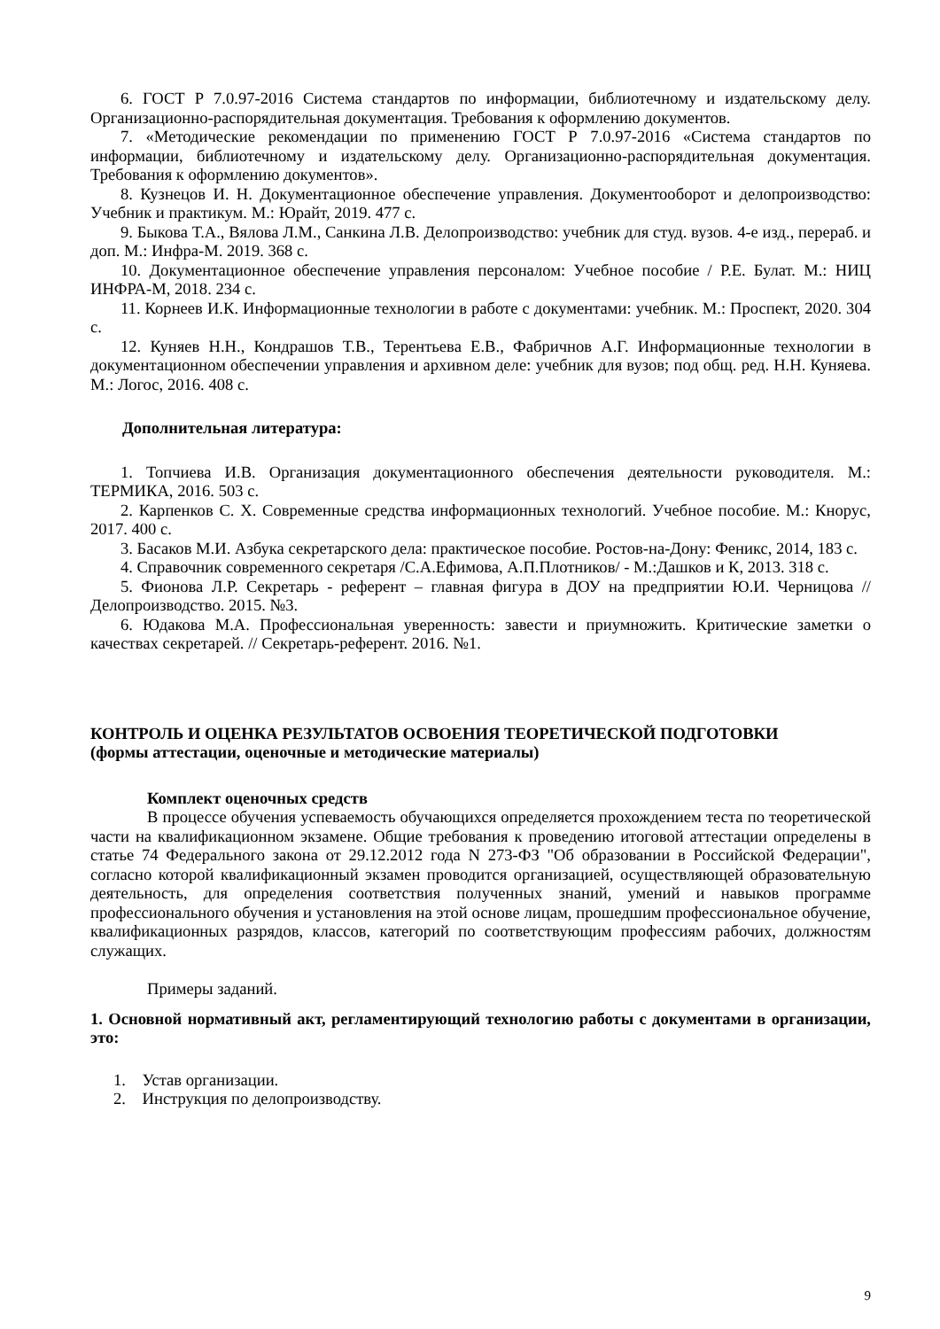6. ГОСТ Р 7.0.97-2016 Система стандартов по информации, библиотечному и издательскому делу. Организационно-распорядительная документация. Требования к оформлению документов.
7. «Методические рекомендации по применению ГОСТ Р 7.0.97-2016 «Система стандартов по информации, библиотечному и издательскому делу. Организационно-распорядительная документация. Требования к оформлению документов».
8. Кузнецов И. Н. Документационное обеспечение управления. Документооборот и делопроизводство: Учебник и практикум. М.: Юрайт, 2019. 477 с.
9. Быкова Т.А., Вялова Л.М., Санкина Л.В. Делопроизводство: учебник для студ. вузов. 4-е изд., перераб. и доп. М.: Инфра-М. 2019. 368 с.
10. Документационное обеспечение управления персоналом: Учебное пособие / Р.Е. Булат. М.: НИЦ ИНФРА-М, 2018. 234 с.
11. Корнеев И.К. Информационные технологии в работе с документами: учебник. М.: Проспект, 2020. 304 с.
12. Куняев Н.Н., Кондрашов Т.В., Терентьева Е.В., Фабричнов А.Г. Информационные технологии в документационном обеспечении управления и архивном деле: учебник для вузов; под общ. ред. Н.Н. Куняева. М.: Логос, 2016. 408 с.
Дополнительная литература:
1. Топчиева И.В. Организация документационного обеспечения деятельности руководителя. М.: ТЕРМИКА, 2016. 503 с.
2. Карпенков С. Х. Современные средства информационных технологий. Учебное пособие. М.: Кнорус, 2017. 400 с.
3. Басаков М.И. Азбука секретарского дела: практическое пособие. Ростов-на-Дону: Феникс, 2014, 183 с.
4. Справочник современного секретаря /С.А.Ефимова, А.П.Плотников/ - М.:Дашков и К, 2013. 318 с.
5. Фионова Л.Р. Секретарь - референт – главная фигура в ДОУ на предприятии Ю.И. Черницова //Делопроизводство. 2015. №3.
6. Юдакова М.А. Профессиональная уверенность: завести и приумножить. Критические заметки о качествах секретарей. // Секретарь-референт. 2016. №1.
КОНТРОЛЬ И ОЦЕНКА РЕЗУЛЬТАТОВ ОСВОЕНИЯ ТЕОРЕТИЧЕСКОЙ ПОДГОТОВКИ
(формы аттестации, оценочные и методические материалы)
Комплект оценочных средств
В процессе обучения успеваемость обучающихся определяется прохождением теста по теоретической части на квалификационном экзамене. Общие требования к проведению итоговой аттестации определены в статье 74 Федерального закона от 29.12.2012 года N 273-ФЗ "Об образовании в Российской Федерации", согласно которой квалификационный экзамен проводится организацией, осуществляющей образовательную деятельность, для определения соответствия полученных знаний, умений и навыков программе профессионального обучения и установления на этой основе лицам, прошедшим профессиональное обучение, квалификационных разрядов, классов, категорий по соответствующим профессиям рабочих, должностям служащих.
Примеры заданий.
1. Основной нормативный акт, регламентирующий технологию работы с документами в организации, это:
1. Устав организации.
2. Инструкция по делопроизводству.
9